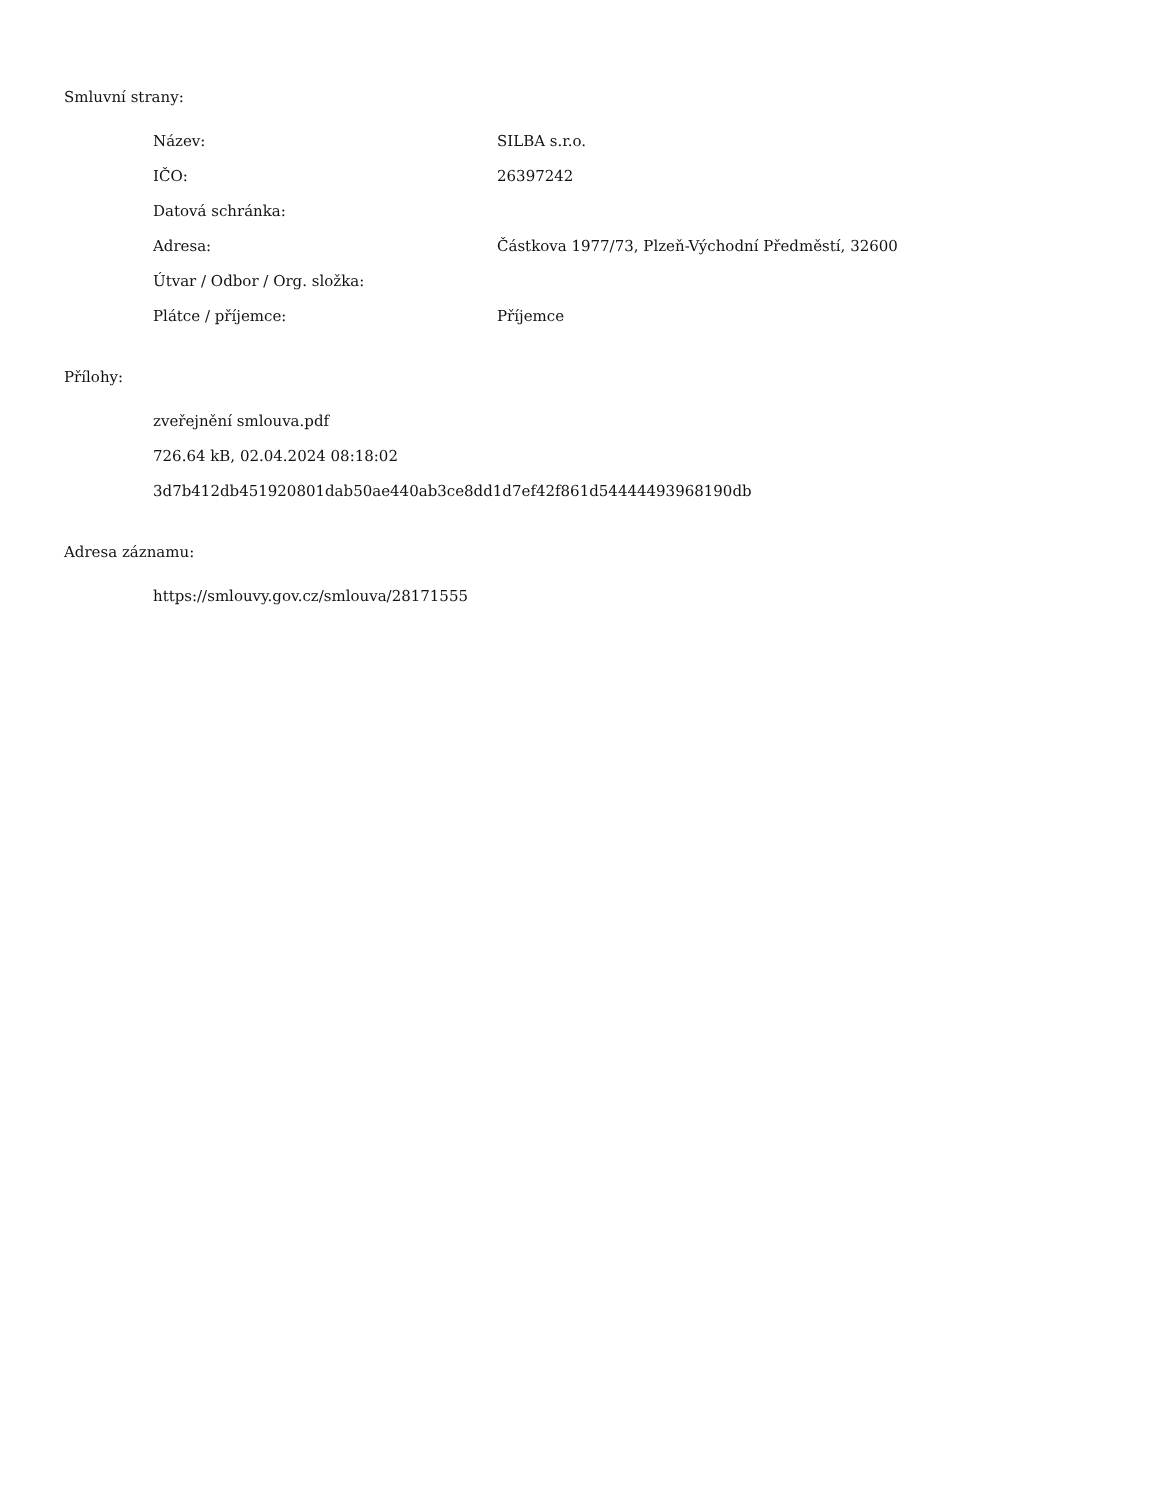Smluvní strany:
| Název: | SILBA s.r.o. |
| IČO: | 26397242 |
| Datová schránka: | |
| Adresa: | Částkova 1977/73, Plzeň-Východní Předměstí, 32600 |
| Útvar / Odbor / Org. složka: | |
| Plátce / příjemce: | Příjemce |
Přílohy:
zveřejnění smlouva.pdf
726.64 kB, 02.04.2024 08:18:02
3d7b412db451920801dab50ae440ab3ce8dd1d7ef42f861d54444493968190db
Adresa záznamu:
https://smlouvy.gov.cz/smlouva/28171555